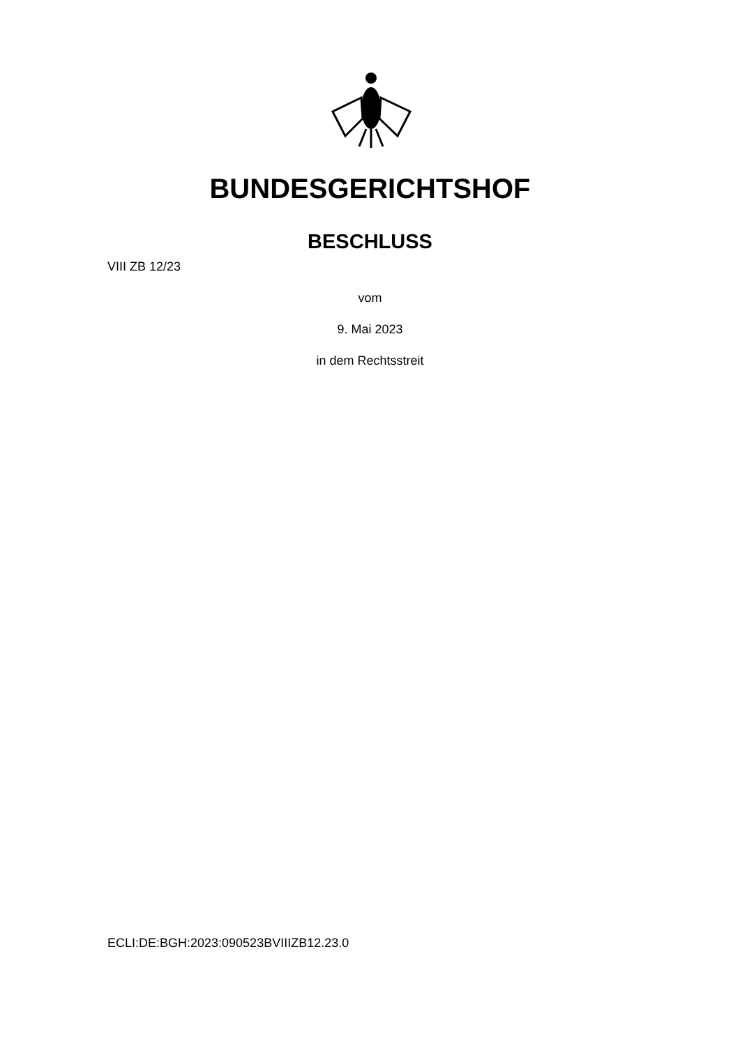BUNDESGERICHTSHOF
BESCHLUSS
VIII ZB 12/23
vom
9. Mai 2023
in dem Rechtsstreit
ECLI:DE:BGH:2023:090523BVIIIZB12.23.0